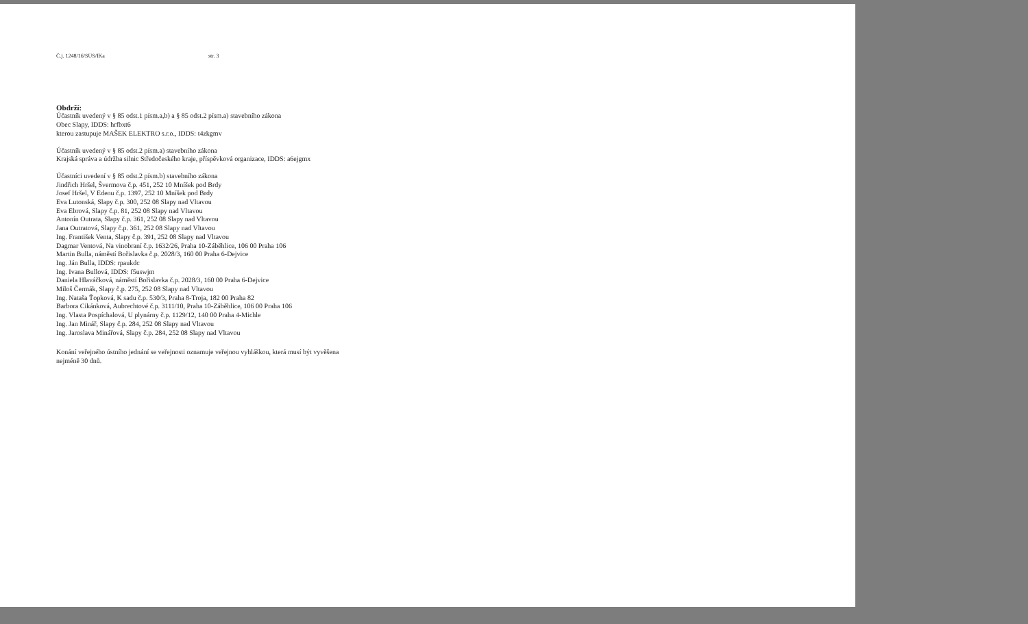Č.j. 1248/16/SUS/IKa str. 3
Obdrží:
Účastník uvedený v § 85 odst.1 písm.a,b) a § 85 odst.2 písm.a) stavebního zákona
Obec Slapy, IDDS: hrfbxt6
kterou zastupuje MAŠEK ELEKTRO s.r.o., IDDS: t4zkgmv
Účastník uvedený v § 85 odst.2 písm.a) stavebního zákona
Krajská správa a údržba silnic Středočeského kraje, příspěvková organizace, IDDS: a6ejgmx
Účastníci uvedení v § 85 odst.2 písm.b) stavebního zákona
Jindřich Hršel, Švermova č.p. 451, 252 10 Mníšek pod Brdy
Josef Hršel, V Edenu č.p. 1397, 252 10 Mníšek pod Brdy
Eva Lutonská, Slapy č.p. 300, 252 08 Slapy nad Vltavou
Eva Ebrová, Slapy č.p. 81, 252 08 Slapy nad Vltavou
Antonín Outrata, Slapy č.p. 361, 252 08 Slapy nad Vltavou
Jana Outratová, Slapy č.p. 361, 252 08 Slapy nad Vltavou
Ing. František Venta, Slapy č.p. 391, 252 08 Slapy nad Vltavou
Dagmar Ventová, Na vinobraní č.p. 1632/26, Praha 10-Záběhlice, 106 00 Praha 106
Martin Bulla, náměstí Bořislavka č.p. 2028/3, 160 00 Praha 6-Dejvice
Ing. Ján Bulla, IDDS: rpaukdc
Ing. Ivana Bullová, IDDS: f5uswjm
Daniela Hlaváčková, náměstí Bořislavka č.p. 2028/3, 160 00 Praha 6-Dejvice
Miloš Čermák, Slapy č.p. 275, 252 08 Slapy nad Vltavou
Ing. Nataša Ťopková, K sadu č.p. 530/3, Praha 8-Troja, 182 00 Praha 82
Barbora Cikánková, Aubrechtové č.p. 3111/10, Praha 10-Záběhlice, 106 00 Praha 106
Ing. Vlasta Pospíchalová, U plynárny č.p. 1129/12, 140 00 Praha 4-Michle
Ing. Jan Minář, Slapy č.p. 284, 252 08 Slapy nad Vltavou
Ing. Jaroslava Minářová, Slapy č.p. 284, 252 08 Slapy nad Vltavou
Konání veřejného ústního jednání se veřejnosti oznamuje veřejnou vyhláškou, která musí být vyvěšena
nejméně 30 dnů.